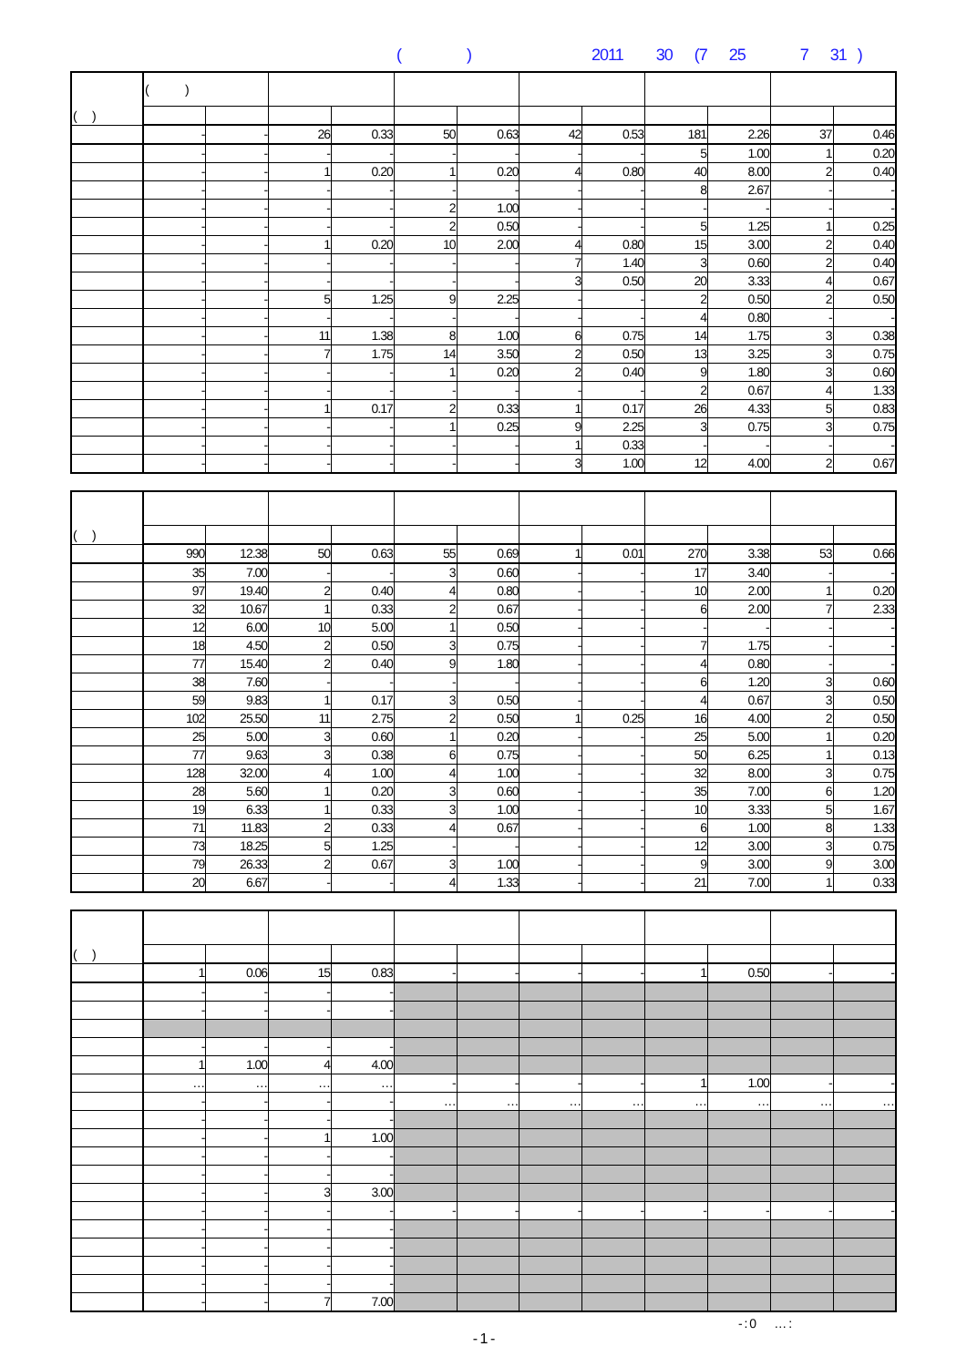( ) 2011 30 (7 25 7 31 )
| ( ) | ( ) | | | | | | | | | | | |
| --- | --- | --- | --- | --- | --- | --- | --- | --- | --- | --- | --- | --- |
| | - | - | 26 | 0.33 | 50 | 0.63 | 42 | 0.53 | 181 | 2.26 | 37 | 0.46 |
| | - | - | - | - | - | - | - | - | 5 | 1.00 | 1 | 0.20 |
| | - | - | 1 | 0.20 | 1 | 0.20 | 4 | 0.80 | 40 | 8.00 | 2 | 0.40 |
| | - | - | - | - | - | - | - | - | 8 | 2.67 | - | - |
| | - | - | - | - | 2 | 1.00 | - | - | - | - | - | - |
| | - | - | - | - | 2 | 0.50 | - | - | 5 | 1.25 | 1 | 0.25 |
| | - | - | 1 | 0.20 | 10 | 2.00 | 4 | 0.80 | 15 | 3.00 | 2 | 0.40 |
| | - | - | - | - | - | - | 7 | 1.40 | 3 | 0.60 | 2 | 0.40 |
| | - | - | - | - | - | - | 3 | 0.50 | 20 | 3.33 | 4 | 0.67 |
| | - | - | 5 | 1.25 | 9 | 2.25 | - | - | 2 | 0.50 | 2 | 0.50 |
| | - | - | - | - | - | - | - | - | 4 | 0.80 | - | - |
| | - | - | 11 | 1.38 | 8 | 1.00 | 6 | 0.75 | 14 | 1.75 | 3 | 0.38 |
| | - | - | 7 | 1.75 | 14 | 3.50 | 2 | 0.50 | 13 | 3.25 | 3 | 0.75 |
| | - | - | - | - | 1 | 0.20 | 2 | 0.40 | 9 | 1.80 | 3 | 0.60 |
| | - | - | - | - | - | - | - | - | 2 | 0.67 | 4 | 1.33 |
| | - | - | 1 | 0.17 | 2 | 0.33 | 1 | 0.17 | 26 | 4.33 | 5 | 0.83 |
| | - | - | - | - | 1 | 0.25 | 9 | 2.25 | 3 | 0.75 | 3 | 0.75 |
| | - | - | - | - | - | - | 1 | 0.33 | - | - | - | - |
| | - | - | - | - | - | - | 3 | 1.00 | 12 | 4.00 | 2 | 0.67 |
| ( ) | | | | | | | | | | | | |
| --- | --- | --- | --- | --- | --- | --- | --- | --- | --- | --- | --- | --- |
| | 990 | 12.38 | 50 | 0.63 | 55 | 0.69 | 1 | 0.01 | 270 | 3.38 | 53 | 0.66 |
| | 35 | 7.00 | - | - | 3 | 0.60 | - | - | 17 | 3.40 | - | - |
| | 97 | 19.40 | 2 | 0.40 | 4 | 0.80 | - | - | 10 | 2.00 | 1 | 0.20 |
| | 32 | 10.67 | 1 | 0.33 | 2 | 0.67 | - | - | 6 | 2.00 | 7 | 2.33 |
| | 12 | 6.00 | 10 | 5.00 | 1 | 0.50 | - | - | - | - | - | - |
| | 18 | 4.50 | 2 | 0.50 | 3 | 0.75 | - | - | 7 | 1.75 | - | - |
| | 77 | 15.40 | 2 | 0.40 | 9 | 1.80 | - | - | 4 | 0.80 | - | - |
| | 38 | 7.60 | - | - | - | - | - | - | 6 | 1.20 | 3 | 0.60 |
| | 59 | 9.83 | 1 | 0.17 | 3 | 0.50 | - | - | 4 | 0.67 | 3 | 0.50 |
| | 102 | 25.50 | 11 | 2.75 | 2 | 0.50 | 1 | 0.25 | 16 | 4.00 | 2 | 0.50 |
| | 25 | 5.00 | 3 | 0.60 | 1 | 0.20 | - | - | 25 | 5.00 | 1 | 0.20 |
| | 77 | 9.63 | 3 | 0.38 | 6 | 0.75 | - | - | 50 | 6.25 | 1 | 0.13 |
| | 128 | 32.00 | 4 | 1.00 | 4 | 1.00 | - | - | 32 | 8.00 | 3 | 0.75 |
| | 28 | 5.60 | 1 | 0.20 | 3 | 0.60 | - | - | 35 | 7.00 | 6 | 1.20 |
| | 19 | 6.33 | 1 | 0.33 | 3 | 1.00 | - | - | 10 | 3.33 | 5 | 1.67 |
| | 71 | 11.83 | 2 | 0.33 | 4 | 0.67 | - | - | 6 | 1.00 | 8 | 1.33 |
| | 73 | 18.25 | 5 | 1.25 | - | - | - | - | 12 | 3.00 | 3 | 0.75 |
| | 79 | 26.33 | 2 | 0.67 | 3 | 1.00 | - | - | 9 | 3.00 | 9 | 3.00 |
| | 20 | 6.67 | - | - | 4 | 1.33 | - | - | 21 | 7.00 | 1 | 0.33 |
| ( ) | | | | | | | | | | | | |
| --- | --- | --- | --- | --- | --- | --- | --- | --- | --- | --- | --- | --- |
| | 1 | 0.06 | 15 | 0.83 | - | - | - | - | 1 | 0.50 | - | - |
| | - | - | - | - | | | | | | | | |
| | - | - | - | - | | | | | | | | |
| | - | - | - | - | | | | | | | | |
| | 1 | 1.00 | 4 | 4.00 | | | | | | | | |
| | … | … | … | … | - | - | - | - | 1 | 1.00 | - | - |
| | - | - | - | - | … | … | … | … | … | … | … | … |
| | - | - | - | - | | | | | | | | |
| | - | - | 1 | 1.00 | | | | | | | | |
| | - | - | - | - | | | | | | | | |
| | - | - | - | - | | | | | | | | |
| | - | - | 3 | 3.00 | | | | | | | | |
| | - | - | - | - | - | - | - | - | - | - | - | - |
| | - | - | - | - | | | | | | | | |
| | - | - | - | - | | | | | | | | |
| | - | - | - | - | | | | | | | | |
| | - | - | - | - | | | | | | | | |
| | - | - | 7 | 7.00 | | | | | | | | |
- : 0 … :
- 1 -